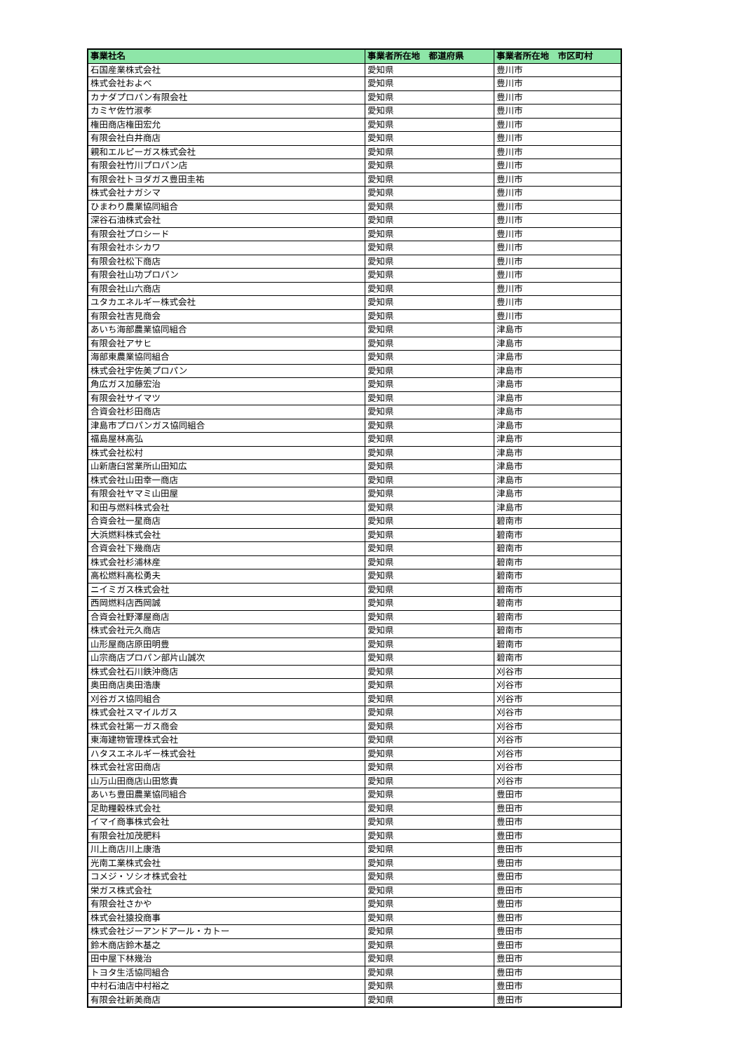| 事業社名 | 事業者所在地 都道府県 | 事業者所在地 市区町村 |
| --- | --- | --- |
| 石国産業株式会社 | 愛知県 | 豊川市 |
| 株式会社およべ | 愛知県 | 豊川市 |
| カナダプロパン有限会社 | 愛知県 | 豊川市 |
| カミヤ佐竹淑孝 | 愛知県 | 豊川市 |
| 権田商店権田宏允 | 愛知県 | 豊川市 |
| 有限会社白井商店 | 愛知県 | 豊川市 |
| 親和エルピーガス株式会社 | 愛知県 | 豊川市 |
| 有限会社竹川プロパン店 | 愛知県 | 豊川市 |
| 有限会社トヨダガス豊田圭祐 | 愛知県 | 豊川市 |
| 株式会社ナガシマ | 愛知県 | 豊川市 |
| ひまわり農業協同組合 | 愛知県 | 豊川市 |
| 深谷石油株式会社 | 愛知県 | 豊川市 |
| 有限会社プロシード | 愛知県 | 豊川市 |
| 有限会社ホシカワ | 愛知県 | 豊川市 |
| 有限会社松下商店 | 愛知県 | 豊川市 |
| 有限会社山功プロパン | 愛知県 | 豊川市 |
| 有限会社山六商店 | 愛知県 | 豊川市 |
| ユタカエネルギー株式会社 | 愛知県 | 豊川市 |
| 有限会社吉見商会 | 愛知県 | 豊川市 |
| あいち海部農業協同組合 | 愛知県 | 津島市 |
| 有限会社アサヒ | 愛知県 | 津島市 |
| 海部東農業協同組合 | 愛知県 | 津島市 |
| 株式会社宇佐美プロパン | 愛知県 | 津島市 |
| 角広ガス加藤宏治 | 愛知県 | 津島市 |
| 有限会社サイマツ | 愛知県 | 津島市 |
| 合資会社杉田商店 | 愛知県 | 津島市 |
| 津島市プロパンガス協同組合 | 愛知県 | 津島市 |
| 福島屋林高弘 | 愛知県 | 津島市 |
| 株式会社松村 | 愛知県 | 津島市 |
| 山新唐臼営業所山田知広 | 愛知県 | 津島市 |
| 株式会社山田幸一商店 | 愛知県 | 津島市 |
| 有限会社ヤマミ山田屋 | 愛知県 | 津島市 |
| 和田与燃料株式会社 | 愛知県 | 津島市 |
| 合資会社一星商店 | 愛知県 | 碧南市 |
| 大浜燃料株式会社 | 愛知県 | 碧南市 |
| 合資会社下幾商店 | 愛知県 | 碧南市 |
| 株式会社杉浦林産 | 愛知県 | 碧南市 |
| 高松燃料高松勇夫 | 愛知県 | 碧南市 |
| ニイミガス株式会社 | 愛知県 | 碧南市 |
| 西岡燃料店西岡誠 | 愛知県 | 碧南市 |
| 合資会社野澤屋商店 | 愛知県 | 碧南市 |
| 株式会社元久商店 | 愛知県 | 碧南市 |
| 山形屋商店原田明豊 | 愛知県 | 碧南市 |
| 山宗商店プロパン部片山誠次 | 愛知県 | 碧南市 |
| 株式会社石川鉄沖商店 | 愛知県 | 刈谷市 |
| 奥田商店奥田浩康 | 愛知県 | 刈谷市 |
| 刈谷ガス協同組合 | 愛知県 | 刈谷市 |
| 株式会社スマイルガス | 愛知県 | 刈谷市 |
| 株式会社第一ガス商会 | 愛知県 | 刈谷市 |
| 東海建物管理株式会社 | 愛知県 | 刈谷市 |
| ハタスエネルギー株式会社 | 愛知県 | 刈谷市 |
| 株式会社宮田商店 | 愛知県 | 刈谷市 |
| 山万山田商店山田悠貴 | 愛知県 | 刈谷市 |
| あいち豊田農業協同組合 | 愛知県 | 豊田市 |
| 足助糧穀株式会社 | 愛知県 | 豊田市 |
| イマイ商事株式会社 | 愛知県 | 豊田市 |
| 有限会社加茂肥料 | 愛知県 | 豊田市 |
| 川上商店川上康浩 | 愛知県 | 豊田市 |
| 光南工業株式会社 | 愛知県 | 豊田市 |
| コメジ・ソシオ株式会社 | 愛知県 | 豊田市 |
| 栄ガス株式会社 | 愛知県 | 豊田市 |
| 有限会社さかや | 愛知県 | 豊田市 |
| 株式会社猿投商事 | 愛知県 | 豊田市 |
| 株式会社ジーアンドアール・カトー | 愛知県 | 豊田市 |
| 鈴木商店鈴木基之 | 愛知県 | 豊田市 |
| 田中屋下林幾治 | 愛知県 | 豊田市 |
| トヨタ生活協同組合 | 愛知県 | 豊田市 |
| 中村石油店中村裕之 | 愛知県 | 豊田市 |
| 有限会社新美商店 | 愛知県 | 豊田市 |